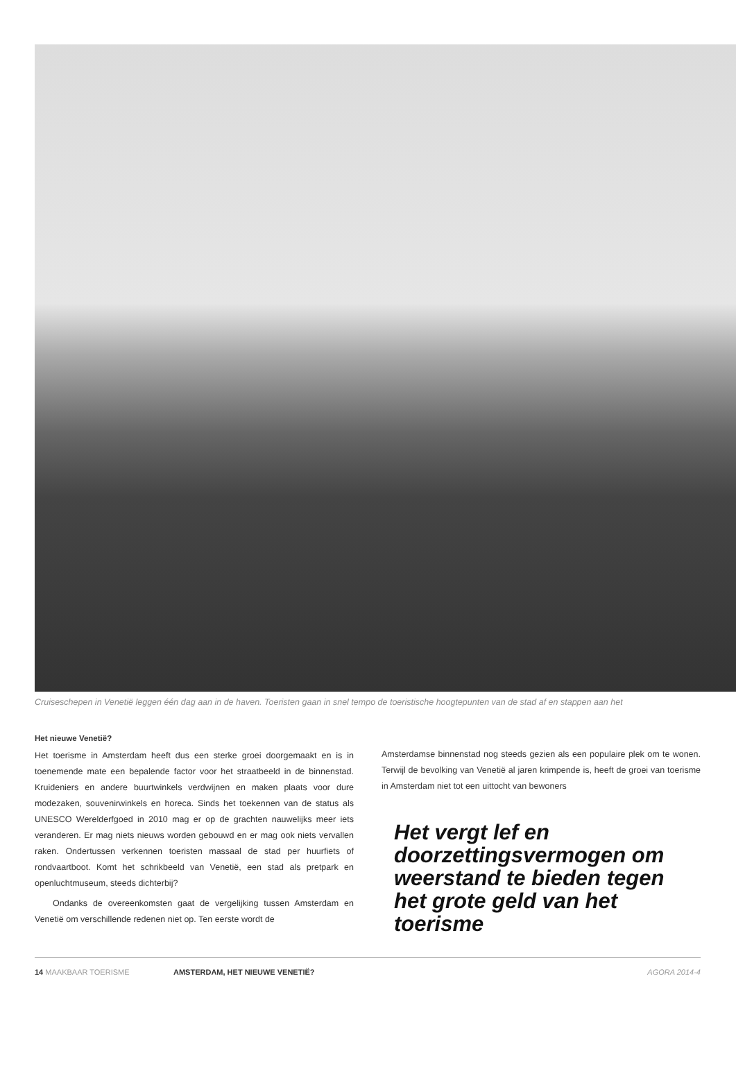Cruiseschepen in Venetië leggen één dag aan in de haven. Toeristen gaan in snel tempo de toeristische hoogtepunten van de stad af en stappen aan het
Het nieuwe Venetië?
Het toerisme in Amsterdam heeft dus een sterke groei doorgemaakt en is in toenemende mate een bepalende factor voor het straatbeeld in de binnenstad. Kruideniers en andere buurtwinkels verdwijnen en maken plaats voor dure modezaken, souvenirwinkels en horeca. Sinds het toekennen van de status als UNESCO Werelderfgoed in 2010 mag er op de grachten nauwelijks meer iets veranderen. Er mag niets nieuws worden gebouwd en er mag ook niets vervallen raken. Ondertussen verkennen toeristen massaal de stad per huurfiets of rondvaartboot. Komt het schrikbeeld van Venetië, een stad als pretpark en openluchtmuseum, steeds dichterbij?
Ondanks de overeenkomsten gaat de vergelijking tussen Amsterdam en Venetië om verschillende redenen niet op. Ten eerste wordt de
Amsterdamse binnenstad nog steeds gezien als een populaire plek om te wonen. Terwijl de bevolking van Venetië al jaren krimpende is, heeft de groei van toerisme in Amsterdam niet tot een uittocht van bewoners
Het vergt lef en doorzettingsvermogen om weerstand te bieden tegen het grote geld van het toerisme
14 MAAKBAAR TOERISME AMSTERDAM, HET NIEUWE VENETIË? AGORA 2014-4